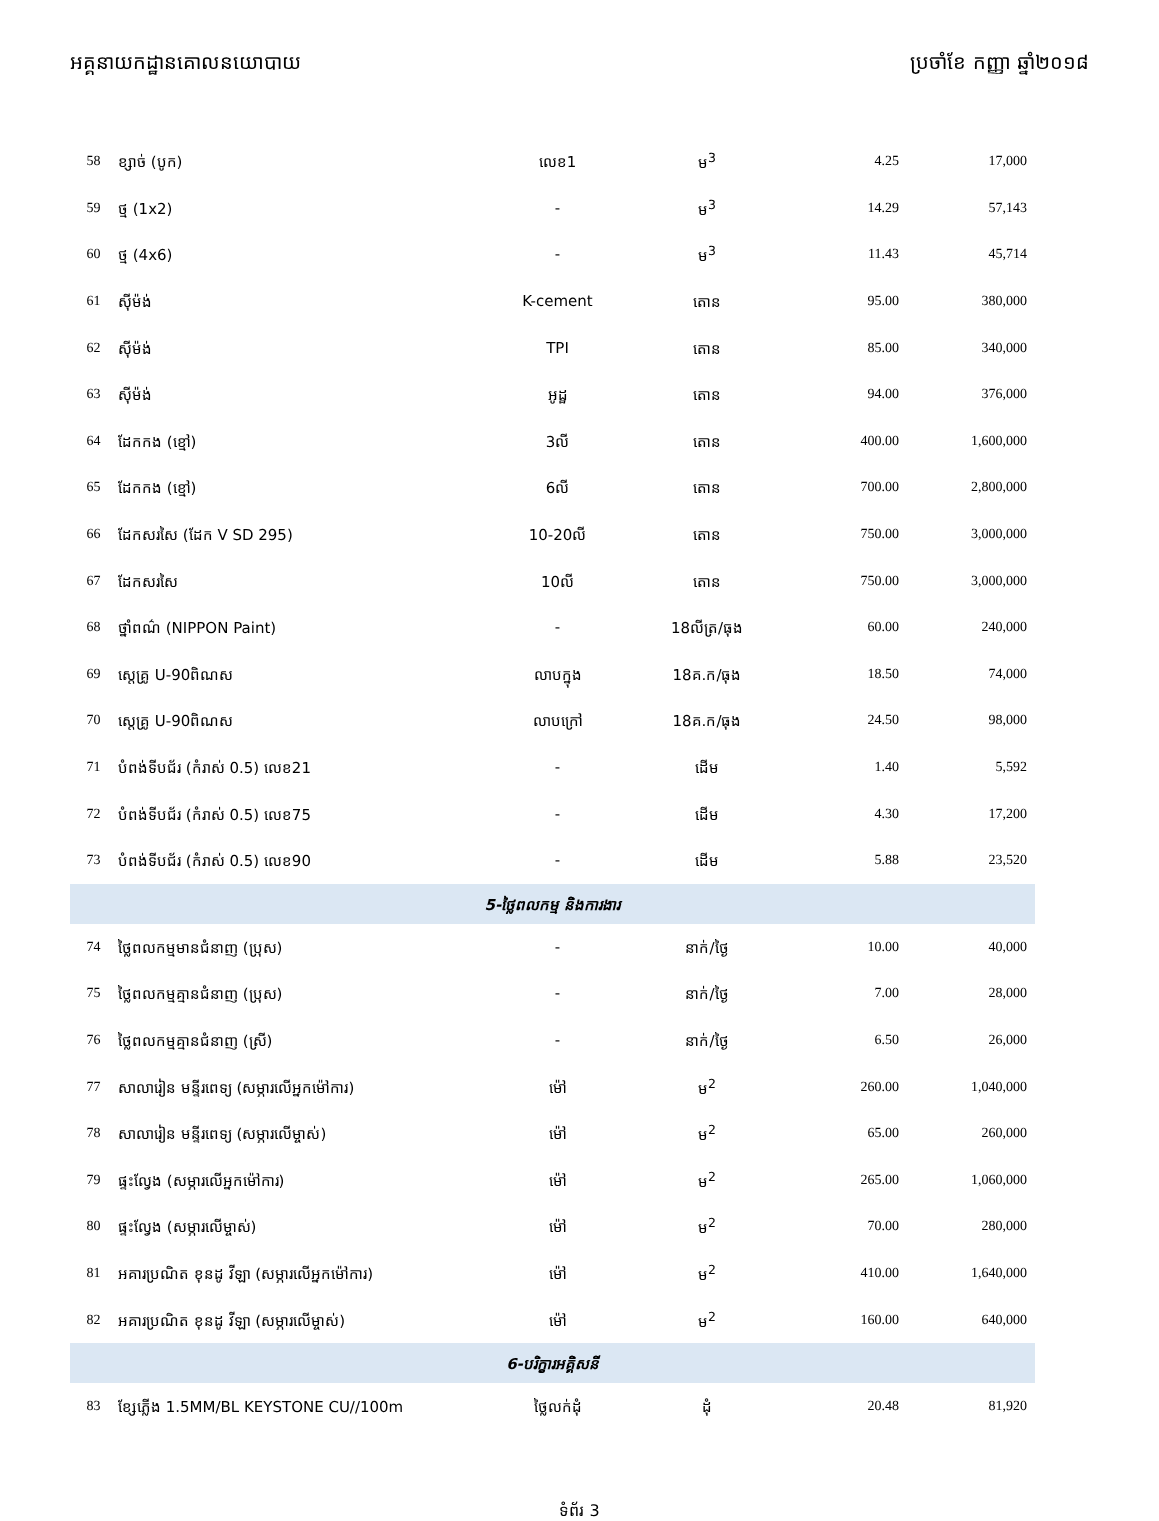អគ្គនាយកដ្ឋានគោលនយោបាយ ប្រចាំខែ កញ្ញា ឆ្នាំ២០១៨
| 58 | ខ្សាច់ (បូក) | លេខ1 | ម<sup>3</sup> | 4.25 | 17,000 |
| 59 | ថ្ម (1x2) | - | ម<sup>3</sup> | 14.29 | 57,143 |
| 60 | ថ្ម (4x6) | - | ម<sup>3</sup> | 11.43 | 45,714 |
| 61 | ស៊ីម៉ង់ | K-cement | តោន | 95.00 | 380,000 |
| 62 | ស៊ីម៉ង់ | TPI | តោន | 85.00 | 340,000 |
| 63 | ស៊ីម៉ង់ | អូដ្ឋ | តោន | 94.00 | 376,000 |
| 64 | ដែកកង (ខ្មៅ) | 3លី | តោន | 400.00 | 1,600,000 |
| 65 | ដែកកង (ខ្មៅ) | 6លី | តោន | 700.00 | 2,800,000 |
| 66 | ដែកសរសៃ (ដែក V SD 295) | 10-20លី | តោន | 750.00 | 3,000,000 |
| 67 | ដែកសរសៃ | 10លី | តោន | 750.00 | 3,000,000 |
| 68 | ថ្នាំពណ៌ (NIPPON Paint) | - | 18លីត្រ/ធុង | 60.00 | 240,000 |
| 69 | ស្តេគ្រូ U-90ពិណស | លាបក្នុង | 18គ.ក/ធុង | 18.50 | 74,000 |
| 70 | ស្តេគ្រូ U-90ពិណស | លាបក្រៅ | 18គ.ក/ធុង | 24.50 | 98,000 |
| 71 | បំពង់ទីបជ័រ (កំរាស់ 0.5) លេខ21 | - | ដើម | 1.40 | 5,592 |
| 72 | បំពង់ទីបជ័រ (កំរាស់ 0.5) លេខ75 | - | ដើម | 4.30 | 17,200 |
| 73 | បំពង់ទីបជ័រ (កំរាស់ 0.5) លេខ90 | - | ដើម | 5.88 | 23,520 |
| 5-ថ្លៃពលកម្ម និងការងារ | | | | | |
| 74 | ថ្លៃពលកម្មមានជំនាញ (ប្រុស) | - | នាក់/ថ្ងៃ | 10.00 | 40,000 |
| 75 | ថ្លៃពលកម្មគ្មានជំនាញ (ប្រុស) | - | នាក់/ថ្ងៃ | 7.00 | 28,000 |
| 76 | ថ្លៃពលកម្មគ្មានជំនាញ (ស្រី) | - | នាក់/ថ្ងៃ | 6.50 | 26,000 |
| 77 | សាលារៀន មន្ទីរពេទ្យ (សម្ភារលើអ្នកម៉ៅការ) | ម៉ៅ | ម<sup>2</sup> | 260.00 | 1,040,000 |
| 78 | សាលារៀន មន្ទីរពេទ្យ (សម្ភារលើម្ចាស់) | ម៉ៅ | ម<sup>2</sup> | 65.00 | 260,000 |
| 79 | ផ្ទះល្វែង (សម្ភារលើអ្នកម៉ៅការ) | ម៉ៅ | ម<sup>2</sup> | 265.00 | 1,060,000 |
| 80 | ផ្ទះល្វែង (សម្ភារលើម្ចាស់) | ម៉ៅ | ម<sup>2</sup> | 70.00 | 280,000 |
| 81 | អគារប្រណិត ខុនដូ វីឡា (សម្ភារលើអ្នកម៉ៅការ) | ម៉ៅ | ម<sup>2</sup> | 410.00 | 1,640,000 |
| 82 | អគារប្រណិត ខុនដូ វីឡា (សម្ភារលើម្ចាស់) | ម៉ៅ | ម<sup>2</sup> | 160.00 | 640,000 |
| 6-បរិក្ខារអគ្គិសនី | | | | | |
| 83 | ខ្សែភ្លើង 1.5MM/BL KEYSTONE CU//100m | ថ្លៃលក់ដុំ | ដុំ | 20.48 | 81,920 |
ទំព័រ 3